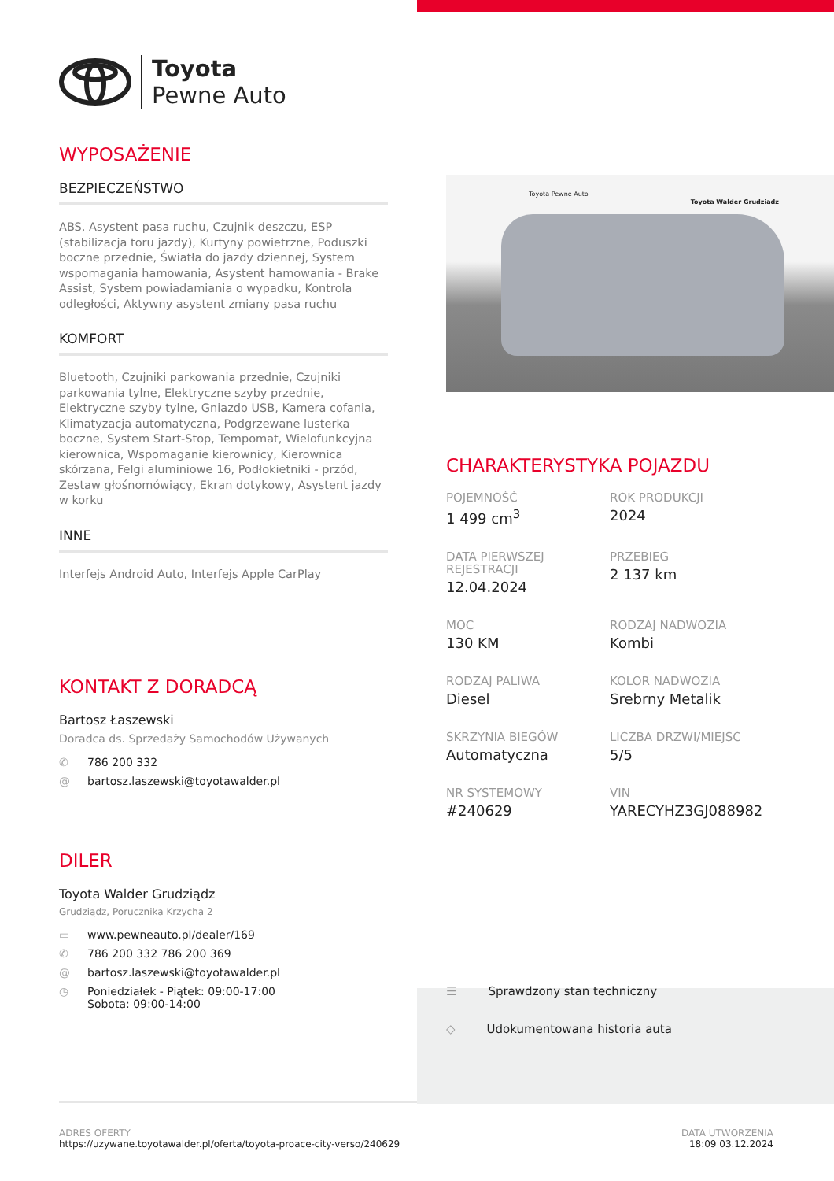Toyota
Pewne Auto
WYPOSAŻENIE
BEZPIECZEŃSTWO
ABS, Asystent pasa ruchu, Czujnik deszczu, ESP (stabilizacja toru jazdy), Kurtyny powietrzne, Poduszki boczne przednie, Światła do jazdy dziennej, System wspomagania hamowania, Asystent hamowania - Brake Assist, System powiadamiania o wypadku, Kontrola odległości, Aktywny asystent zmiany pasa ruchu
KOMFORT
Bluetooth, Czujniki parkowania przednie, Czujniki parkowania tylne, Elektryczne szyby przednie, Elektryczne szyby tylne, Gniazdo USB, Kamera cofania, Klimatyzacja automatyczna, Podgrzewane lusterka boczne, System Start-Stop, Tempomat, Wielofunkcyjna kierownica, Wspomaganie kierownicy, Kierownica skórzana, Felgi aluminiowe 16, Podłokietniki - przód, Zestaw głośnomówiący, Ekran dotykowy, Asystent jazdy w korku
INNE
Interfejs Android Auto, Interfejs Apple CarPlay
KONTAKT Z DORADCĄ
Bartosz Łaszewski
Doradca ds. Sprzedaży Samochodów Używanych
✆ 786 200 332
@ bartosz.laszewski@toyotawalder.pl
DILER
Toyota Walder Grudziądz
Grudziądz, Porucznika Krzycha 2
▭ www.pewneauto.pl/dealer/169
✆ 786 200 332 786 200 369
@ bartosz.laszewski@toyotawalder.pl
◷ Poniedziałek - Piątek: 09:00-17:00
Sobota: 09:00-14:00
Toyota Pewne Auto
Toyota Walder Grudziądz
CHARAKTERYSTYKA POJAZDU
POJEMNOŚĆ
1 499 cm<sup>3</sup>
ROK PRODUKCJI
2024
DATA PIERWSZEJ REJESTRACJI
12.04.2024
PRZEBIEG
2 137 km
MOC
130 KM
RODZAJ NADWOZIA
Kombi
RODZAJ PALIWA
Diesel
KOLOR NADWOZIA
Srebrny Metalik
SKRZYNIA BIEGÓW
Automatyczna
LICZBA DRZWI/MIEJSC
5/5
NR SYSTEMOWY
#240629
VIN
YARECYHZ3GJ088982
☰ Sprawdzony stan techniczny
◇ Udokumentowana historia auta
ADRES OFERTY
https://uzywane.toyotawalder.pl/oferta/toyota-proace-city-verso/240629
DATA UTWORZENIA
18:09 03.12.2024